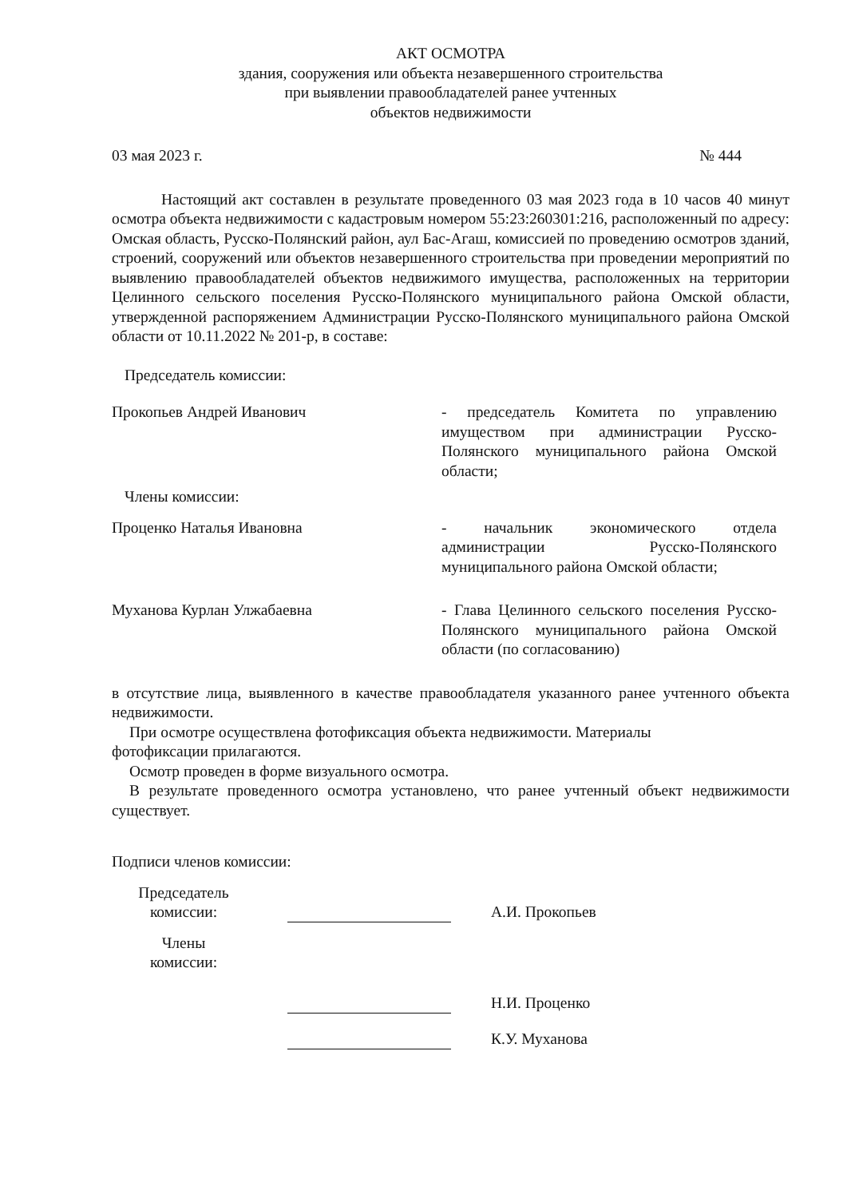АКТ ОСМОТРА
здания, сооружения или объекта незавершенного строительства
при выявлении правообладателей ранее учтенных
объектов недвижимости
03 мая 2023 г. № 444
Настоящий акт составлен в результате проведенного 03 мая 2023 года в 10 часов 40 минут осмотра объекта недвижимости с кадастровым номером 55:23:260301:216, расположенный по адресу: Омская область, Русско-Полянский район, аул Бас-Агаш, комиссией по проведению осмотров зданий, строений, сооружений или объектов незавершенного строительства при проведении мероприятий по выявлению правообладателей объектов недвижимого имущества, расположенных на территории Целинного сельского поселения Русско-Полянского муниципального района Омской области, утвержденной распоряжением Администрации Русско-Полянского муниципального района Омской области от 10.11.2022 № 201-р, в составе:
Председатель комиссии:
Прокопьев Андрей Иванович - председатель Комитета по управлению имуществом при администрации Русско-Полянского муниципального района Омской области;
Члены комиссии:
Проценко Наталья Ивановна - начальник экономического отдела администрации Русско-Полянского муниципального района Омской области;
Муханова Курлан Улжабаевна - Глава Целинного сельского поселения Русско-Полянского муниципального района Омской области (по согласованию)
в отсутствие лица, выявленного в качестве правообладателя указанного ранее учтенного объекта недвижимости.
При осмотре осуществлена фотофиксация объекта недвижимости. Материалы
фотофиксации прилагаются.
Осмотр проведен в форме визуального осмотра.
В результате проведенного осмотра установлено, что ранее учтенный объект недвижимости существует.
Подписи членов комиссии:
Председатель
комиссии:
А.И. Прокопьев
Члены
комиссии:
Н.И. Проценко
К.У. Муханова